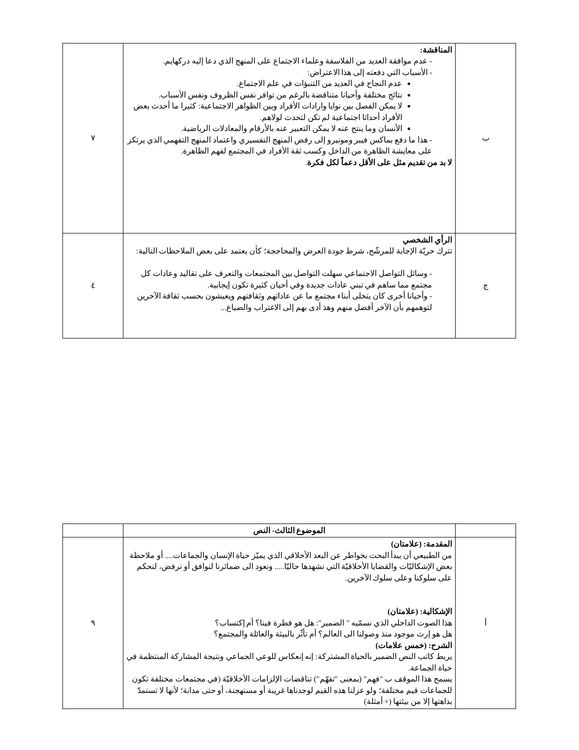| ب | المناقشة: - عدم موافقة العديد من الفلاسفة وعلماء الاجتماع على المنهج الذي دعا إليه دركهايم. - الأسباب التي دفعته إلى هذا الاعتراض: عدم النجاح في العديد من التنبؤات في علم الاجتماع. نتائج مختلفة وأحيانا متناقضة بالرغم من توافر نفس الظروف ونفس الأسباب. لا يمكن الفصل بين نوايا وارادات الأفراد وبين الظواهر الاجتماعية: كثيرا ما أحدث بعض الأفراد أحداثا اجتماعية لم تكن لتحدث لولاهم. الأنسان وما ينتج عنه لا يمكن التعبير عنه بالأرقام والمعادلات الرياضية. - هذا ما دفع بماكس فيبر ومونيرو إلى رفض المنهج التفسيري واعتماد المنهج التفهمي الذي يرتكز على معايشة الظاهرة من الداخل وكسب ثقة الأفراد في المجتمع لفهم الظاهرة. لا بد من تقديم مثل على الأقل دعماً لكل فكرة . | ٧ |
| ج | الرأي الشخصي تترك حريّة الإجابة للمرشّح، شرط جودة العرض والمحاججة؛ كأن يعتمد على بعض الملاحظات التالية: - وسائل التواصل الاجتماعي سهلت التواصل بين المجتمعات والتعرف على تقاليد وعادات كل مجتمع مما ساهم في تبني عادات جديدة وفي أحيان كثيرة تكون إيجابية. - وأحيانا أخرى كان يتخلى أبناء مجتمع ما عن عاداتهم وثقافتهم ويعيشون بحسب ثقافة الآخرين لتوهمهم بأن الآخر أفضل منهم وهذ أدى بهم إلى الاغتراب والضياع... | ٤ |
| | الموضوع الثالث- النص | |
| أ | المقدمة: (علامتان) من الطبيعي أن يبدأ البحث بخواطر عن البعد الأخلاقي الذي يميّز حياة الإنسان والجماعات.... أو ملاحظة بعض الإشكاليّات والقضايا الأخلاقيّة التي نشهدها حاليّا..... ونعود الى ضمائرنا لنوافق أو نرفض، لنحكم على سلوكنا وعلى سلوك الآخرين. الإشكالية: (علامتان) هذا الصوت الداخلي الذي نسمّيه " الضمير": هل هو فطرة فينا؟ أم إكتساب؟ هل هو إرث موجود منذ وصولنا الى العالم؟ أم تأثّر بالبيئة والعائلة والمجتمع؟ الشرح: (خمس علامات) يربط كاتب النص الضمير بالحياة المشتركة: إنه إنعكاس للوعي الجماعي ونتيجة المشاركة المنتظمة في حياة الجماعة. يسمح هذا الموقف ب "فهم" (بمعنى "تفهّم") تناقضات الإلزامات الأخلاقيّة (في مجتمعات مختلفة تكون للجماعات قيم مختلفة؛ ولو عزلنا هذه القيم لوجدناها غريبة أو مستهجنة، أو حتى مدانة؛ لأنها لا تستمدّ بداهتها إلا من بيئتها (+ أمثلة) | ٩ |